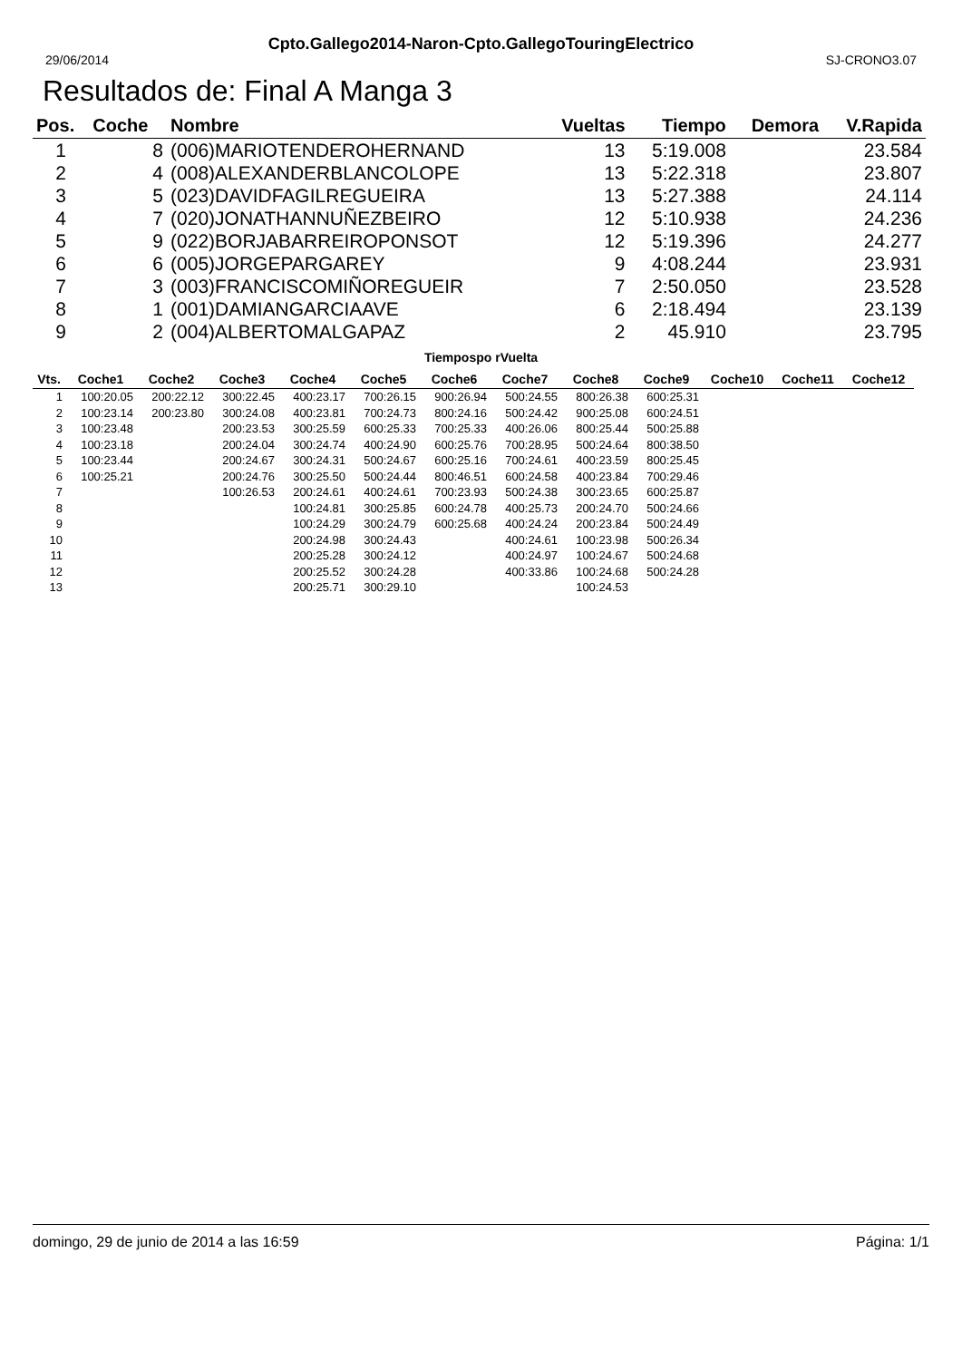Cpto.Gallego2014-Naron-Cpto.GallegoTouringElectrico
29/06/2014 SJ-CRONO3.07
Resultados de: Final A Manga 3
| Pos. | Coche | Nombre | Vueltas | Tiempo | Demora | V.Rapida |
| --- | --- | --- | --- | --- | --- | --- |
| 1 | 8 | (006)MARIOTENDEROHERNAND | 13 | 5:19.008 | | 23.584 |
| 2 | 4 | (008)ALEXANDERBLANCOLOPE | 13 | 5:22.318 | | 23.807 |
| 3 | 5 | (023)DAVIDFAGILREGUEIRA | 13 | 5:27.388 | | 24.114 |
| 4 | 7 | (020)JONATHANNUÑEZBEIRO | 12 | 5:10.938 | | 24.236 |
| 5 | 9 | (022)BORJABARREIROPONSOT | 12 | 5:19.396 | | 24.277 |
| 6 | 6 | (005)JORGEPARGAREY | 9 | 4:08.244 | | 23.931 |
| 7 | 3 | (003)FRANCISCOMIÑOREGUEIR | 7 | 2:50.050 | | 23.528 |
| 8 | 1 | (001)DAMIANGARCIAAVE | 6 | 2:18.494 | | 23.139 |
| 9 | 2 | (004)ALBERTOMALGAPAZ | 2 | 45.910 | | 23.795 |
Tiempospo rVuelta
| Vts. | Coche1 | Coche2 | Coche3 | Coche4 | Coche5 | Coche6 | Coche7 | Coche8 | Coche9 | Coche10 | Coche11 | Coche12 |
| --- | --- | --- | --- | --- | --- | --- | --- | --- | --- | --- | --- | --- |
| 1 | 100:20.05 | 200:22.12 | 300:22.45 | 400:23.17 | 700:26.15 | 900:26.94 | 500:24.55 | 800:26.38 | 600:25.31 | | | |
| 2 | 100:23.14 | 200:23.80 | 300:24.08 | 400:23.81 | 700:24.73 | 800:24.16 | 500:24.42 | 900:25.08 | 600:24.51 | | | |
| 3 | 100:23.48 | | 200:23.53 | 300:25.59 | 600:25.33 | 700:25.33 | 400:26.06 | 800:25.44 | 500:25.88 | | | |
| 4 | 100:23.18 | | 200:24.04 | 300:24.74 | 400:24.90 | 600:25.76 | 700:28.95 | 500:24.64 | 800:38.50 | | | |
| 5 | 100:23.44 | | 200:24.67 | 300:24.31 | 500:24.67 | 600:25.16 | 700:24.61 | 400:23.59 | 800:25.45 | | | |
| 6 | 100:25.21 | | 200:24.76 | 300:25.50 | 500:24.44 | 800:46.51 | 600:24.58 | 400:23.84 | 700:29.46 | | | |
| 7 | | | 100:26.53 | 200:24.61 | 400:24.61 | 700:23.93 | 500:24.38 | 300:23.65 | 600:25.87 | | | |
| 8 | | | | 100:24.81 | 300:25.85 | 600:24.78 | 400:25.73 | 200:24.70 | 500:24.66 | | | |
| 9 | | | | 100:24.29 | 300:24.79 | 600:25.68 | 400:24.24 | 200:23.84 | 500:24.49 | | | |
| 10 | | | | 200:24.98 | 300:24.43 | | 400:24.61 | 100:23.98 | 500:26.34 | | | |
| 11 | | | | 200:25.28 | 300:24.12 | | 400:24.97 | 100:24.67 | 500:24.68 | | | |
| 12 | | | | 200:25.52 | 300:24.28 | | 400:33.86 | 100:24.68 | 500:24.28 | | | |
| 13 | | | | 200:25.71 | 300:29.10 | | | 100:24.53 | | | | |
domingo, 29 de junio de 2014 a las 16:59 Página: 1/1